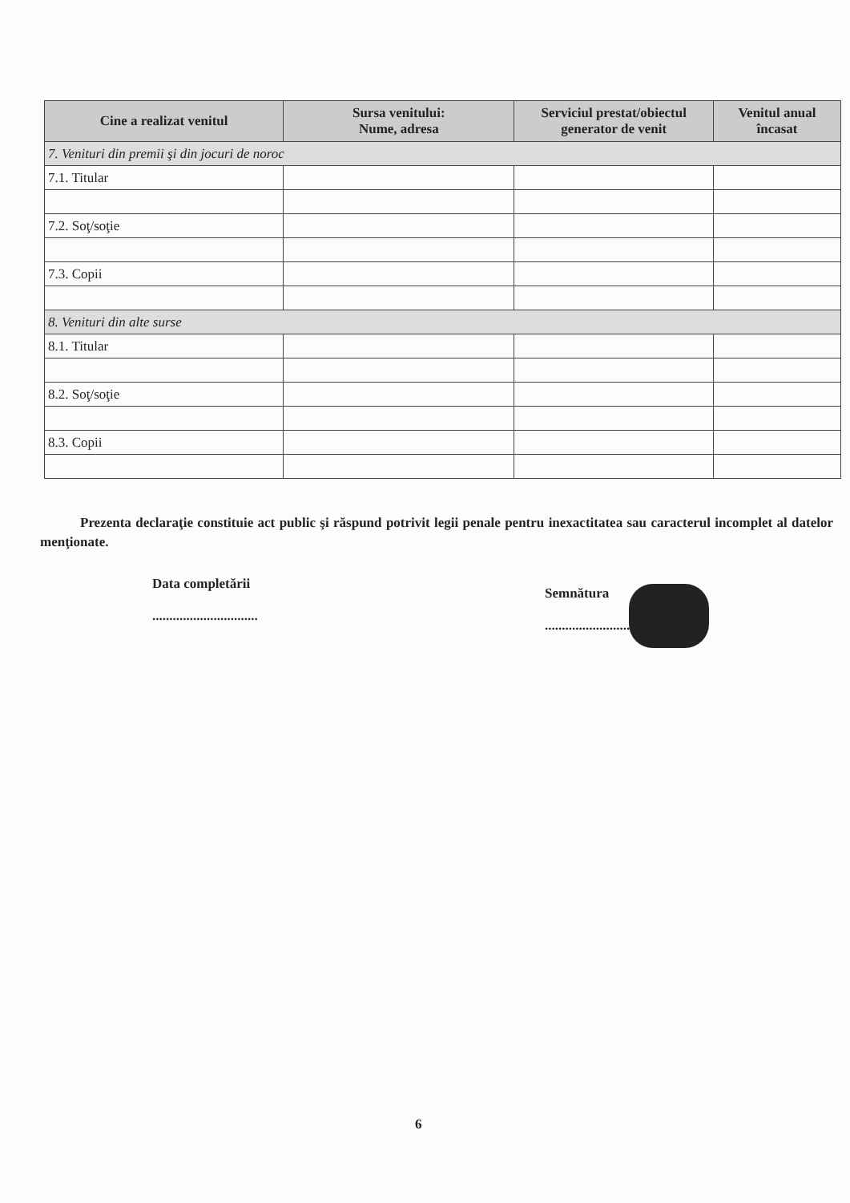| Cine a realizat venitul | Sursa venitului: Nume, adresa | Serviciul prestat/obiectul generator de venit | Venitul anual încasat |
| --- | --- | --- | --- |
| 7. Venituri din premii şi din jocuri de noroc | | | |
| 7.1. Titular | | | |
| 7.2. Soţ/soţie | | | |
| 7.3. Copii | | | |
| 8. Venituri din alte surse | | | |
| 8.1. Titular | | | |
| 8.2. Soţ/soţie | | | |
| 8.3. Copii | | | |
Prezenta declaraţie constituie act public şi răspund potrivit legii penale pentru inexactitatea sau caracterul incomplet al datelor menţionate.
Data completării
...............................
Semnătura
..............................
6